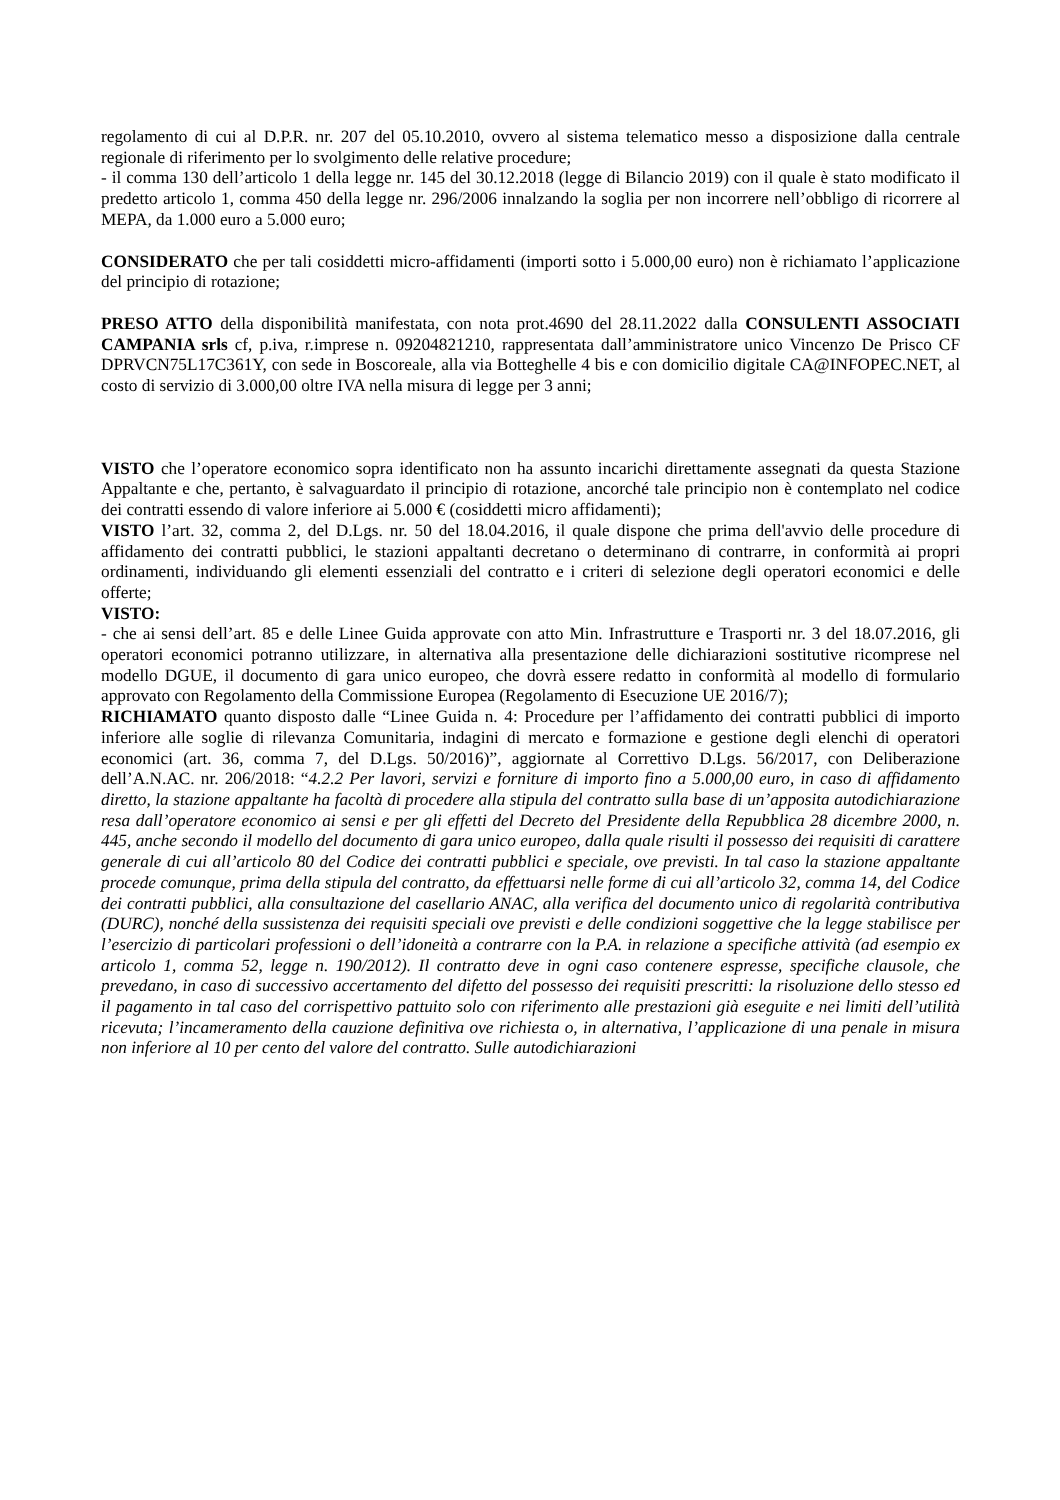regolamento di cui al D.P.R. nr. 207 del 05.10.2010, ovvero al sistema telematico messo a disposizione dalla centrale regionale di riferimento per lo svolgimento delle relative procedure;
- il comma 130 dell’articolo 1 della legge nr. 145 del 30.12.2018 (legge di Bilancio 2019) con il quale è stato modificato il predetto articolo 1, comma 450 della legge nr. 296/2006 innalzando la soglia per non incorrere nell’obbligo di ricorrere al MEPA, da 1.000 euro a 5.000 euro;
CONSIDERATO che per tali cosiddetti micro-affidamenti (importi sotto i 5.000,00 euro) non è richiamato l’applicazione del principio di rotazione;
PRESO ATTO della disponibilità manifestata, con nota prot.4690 del 28.11.2022 dalla CONSULENTI ASSOCIATI CAMPANIA srls cf, p.iva, r.imprese n. 09204821210, rappresentata dall’amministratore unico Vincenzo De Prisco CF DPRVCN75L17C361Y, con sede in Boscoreale, alla via Botteghelle 4 bis e con domicilio digitale CA@INFOPEC.NET, al costo di servizio di 3.000,00 oltre IVA nella misura di legge per 3 anni;
VISTO che l’operatore economico sopra identificato non ha assunto incarichi direttamente assegnati da questa Stazione Appaltante e che, pertanto, è salvaguardato il principio di rotazione, ancorché tale principio non è contemplato nel codice dei contratti essendo di valore inferiore ai 5.000 € (cosiddetti micro affidamenti);
VISTO l’art. 32, comma 2, del D.Lgs. nr. 50 del 18.04.2016, il quale dispone che prima dell'avvio delle procedure di affidamento dei contratti pubblici, le stazioni appaltanti decretano o determinano di contrarre, in conformità ai propri ordinamenti, individuando gli elementi essenziali del contratto e i criteri di selezione degli operatori economici e delle offerte;
VISTO:
- che ai sensi dell’art. 85 e delle Linee Guida approvate con atto Min. Infrastrutture e Trasporti nr. 3 del 18.07.2016, gli operatori economici potranno utilizzare, in alternativa alla presentazione delle dichiarazioni sostitutive ricomprese nel modello DGUE, il documento di gara unico europeo, che dovrà essere redatto in conformità al modello di formulario approvato con Regolamento della Commissione Europea (Regolamento di Esecuzione UE 2016/7);
RICHIAMATO quanto disposto dalle “Linee Guida n. 4: Procedure per l’affidamento dei contratti pubblici di importo inferiore alle soglie di rilevanza Comunitaria, indagini di mercato e formazione e gestione degli elenchi di operatori economici (art. 36, comma 7, del D.Lgs. 50/2016)”, aggiornate al Correttivo D.Lgs. 56/2017, con Deliberazione dell’A.N.AC. nr. 206/2018: “4.2.2 Per lavori, servizi e forniture di importo fino a 5.000,00 euro, in caso di affidamento diretto, la stazione appaltante ha facoltà di procedere alla stipula del contratto sulla base di un’apposita autodichiarazione resa dall’operatore economico ai sensi e per gli effetti del Decreto del Presidente della Repubblica 28 dicembre 2000, n. 445, anche secondo il modello del documento di gara unico europeo, dalla quale risulti il possesso dei requisiti di carattere generale di cui all’articolo 80 del Codice dei contratti pubblici e speciale, ove previsti. In tal caso la stazione appaltante procede comunque, prima della stipula del contratto, da effettuarsi nelle forme di cui all’articolo 32, comma 14, del Codice dei contratti pubblici, alla consultazione del casellario ANAC, alla verifica del documento unico di regolarità contributiva (DURC), nonché della sussistenza dei requisiti speciali ove previsti e delle condizioni soggettive che la legge stabilisce per l’esercizio di particolari professioni o dell’idoneità a contrarre con la P.A. in relazione a specifiche attività (ad esempio ex articolo 1, comma 52, legge n. 190/2012). Il contratto deve in ogni caso contenere espresse, specifiche clausole, che prevedano, in caso di successivo accertamento del difetto del possesso dei requisiti prescritti: la risoluzione dello stesso ed il pagamento in tal caso del corrispettivo pattuito solo con riferimento alle prestazioni già eseguite e nei limiti dell’utilità ricevuta; l’incameramento della cauzione definitiva ove richiesta o, in alternativa, l’applicazione di una penale in misura non inferiore al 10 per cento del valore del contratto. Sulle autodichiarazioni